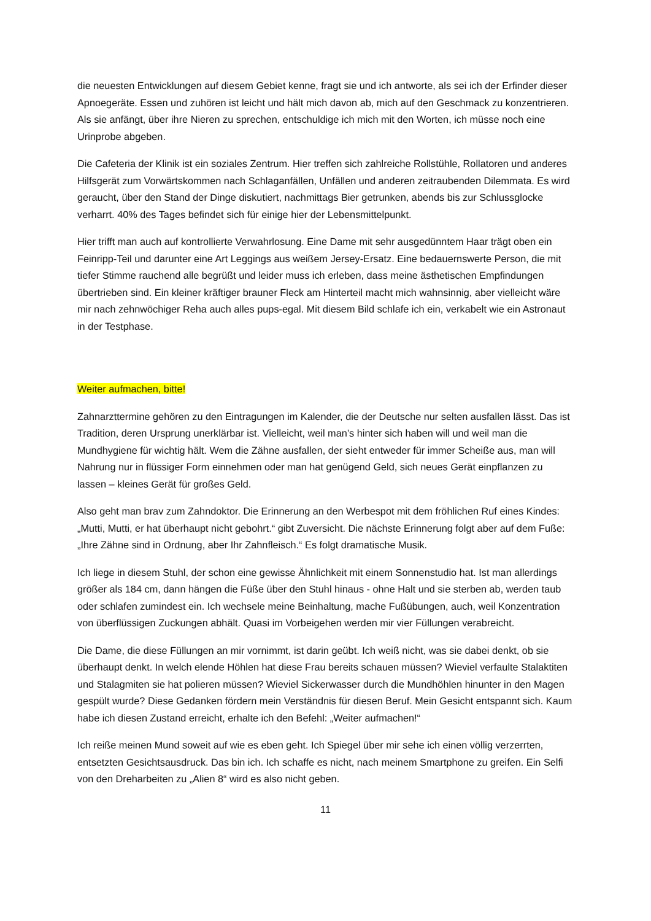die neuesten Entwicklungen auf diesem Gebiet kenne, fragt sie und ich antworte, als sei ich der Erfinder dieser Apnoegeräte. Essen und zuhören ist leicht und hält mich davon ab, mich auf den Geschmack zu konzentrieren. Als sie anfängt, über ihre Nieren zu sprechen, entschuldige ich mich mit den Worten, ich müsse noch eine Urinprobe abgeben.
Die Cafeteria der Klinik ist ein soziales Zentrum. Hier treffen sich zahlreiche Rollstühle, Rollatoren und anderes Hilfsgerät zum Vorwärtskommen nach Schlaganfällen, Unfällen und anderen zeitraubenden Dilemmata. Es wird geraucht, über den Stand der Dinge diskutiert, nachmittags Bier getrunken, abends bis zur Schlussglocke verharrt. 40% des Tages befindet sich für einige hier der Lebensmittelpunkt.
Hier trifft man auch auf kontrollierte Verwahrlosung. Eine Dame mit sehr ausgedünntem Haar trägt oben ein Feinripp-Teil und darunter eine Art Leggings aus weißem Jersey-Ersatz. Eine bedauernswerte Person, die mit tiefer Stimme rauchend alle begrüßt und leider muss ich erleben, dass meine ästhetischen Empfindungen übertrieben sind. Ein kleiner kräftiger brauner Fleck am Hinterteil macht mich wahnsinnig, aber vielleicht wäre mir nach zehnwöchiger Reha auch alles pups-egal. Mit diesem Bild schlafe ich ein, verkabelt wie ein Astronaut in der Testphase.
Weiter aufmachen, bitte!
Zahnarzttermine gehören zu den Eintragungen im Kalender, die der Deutsche nur selten ausfallen lässt. Das ist Tradition, deren Ursprung unerklärbar ist. Vielleicht, weil man’s hinter sich haben will und weil man die Mundhygiene für wichtig hält. Wem die Zähne ausfallen, der sieht entweder für immer Scheiße aus, man will Nahrung nur in flüssiger Form einnehmen oder man hat genügend Geld, sich neues Gerät einpflanzen zu lassen – kleines Gerät für großes Geld.
Also geht man brav zum Zahndoktor. Die Erinnerung an den Werbespot mit dem fröhlichen Ruf eines Kindes: „Mutti, Mutti, er hat überhaupt nicht gebohrt.“ gibt Zuversicht. Die nächste Erinnerung folgt aber auf dem Fuße: „Ihre Zähne sind in Ordnung, aber Ihr Zahnfleisch.“ Es folgt dramatische Musik.
Ich liege in diesem Stuhl, der schon eine gewisse Ähnlichkeit mit einem Sonnenstudio hat. Ist man allerdings größer als 184 cm, dann hängen die Füße über den Stuhl hinaus - ohne Halt und sie sterben ab, werden taub oder schlafen zumindest ein. Ich wechsele meine Beinhaltung, mache Fußübungen, auch, weil Konzentration von überflüssigen Zuckungen abhält. Quasi im Vorbeigehen werden mir vier Füllungen verabreicht.
Die Dame, die diese Füllungen an mir vornimmt, ist darin geübt. Ich weiß nicht, was sie dabei denkt, ob sie überhaupt denkt. In welch elende Höhlen hat diese Frau bereits schauen müssen? Wieviel verfaulte Stalaktiten und Stalagmiten sie hat polieren müssen? Wieviel Sickerwasser durch die Mundhöhlen hinunter in den Magen gespült wurde? Diese Gedanken fördern mein Verständnis für diesen Beruf. Mein Gesicht entspannt sich. Kaum habe ich diesen Zustand erreicht, erhalte ich den Befehl: „Weiter aufmachen!“
Ich reiße meinen Mund soweit auf wie es eben geht. Ich Spiegel über mir sehe ich einen völlig verzerrten, entsetzten Gesichtsausdruck. Das bin ich. Ich schaffe es nicht, nach meinem Smartphone zu greifen. Ein Selfi von den Dreharbeiten zu „Alien 8“ wird es also nicht geben.
11